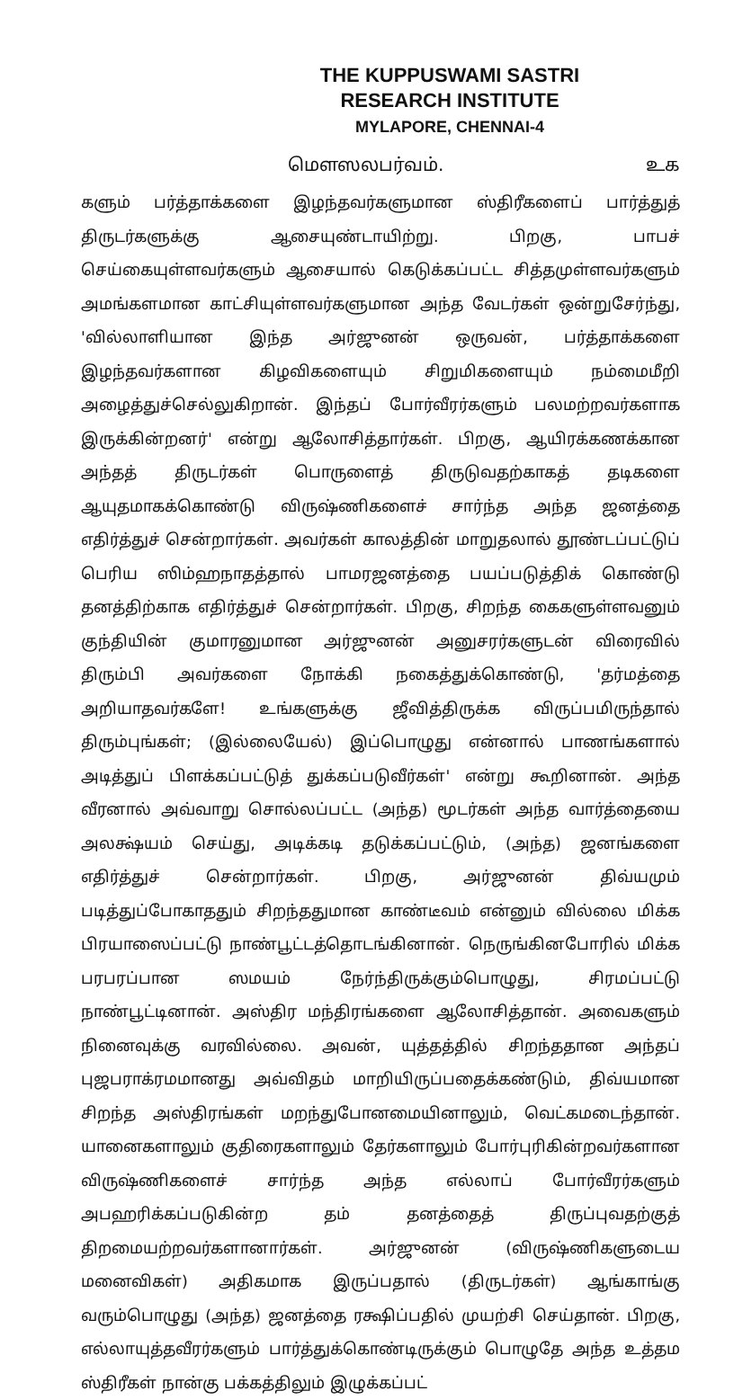THE KUPPUSWAMI SASTRI
RESEARCH INSTITUTE
MYLAPORE, CHENNAI-4
மௌஸலபர்வம். உக
களும் பர்த்தாக்களை இழந்தவர்களுமான ஸ்திரீகளைப் பார்த்துத் திருடர்களுக்கு ஆசையுண்டாயிற்று. பிறகு, பாபச் செய்கையுள்ளவர்களும் ஆசையால் கெடுக்கப்பட்ட சித்தமுள்ளவர்களும் அமங்களமான காட்சியுள்ளவர்களுமான அந்த வேடர்கள் ஒன்றுசேர்ந்து, 'வில்லாளியான இந்த அர்ஜுனன் ஒருவன், பர்த்தாக்களை இழந்தவர்களான கிழவிகளையும் சிறுமிகளையும் நம்மைமீறி அழைத்துச்செல்லுகிறான். இந்தப் போர்வீரர்களும் பலமற்றவர்களாக இருக்கின்றனர்' என்று ஆலோசித்தார்கள். பிறகு, ஆயிரக்கணக்கான அந்தத் திருடர்கள் பொருளைத் திருடுவதற்காகத் தடிகளை ஆயுதமாகக்கொண்டு விருஷ்ணிகளைச் சார்ந்த அந்த ஜனத்தை எதிர்த்துச் சென்றார்கள். அவர்கள் காலத்தின் மாறுதலால் தூண்டப்பட்டுப் பெரிய ஸிம்ஹநாதத்தால் பாமரஜனத்தை பயப்படுத்திக் கொண்டு தனத்திற்காக எதிர்த்துச் சென்றார்கள். பிறகு, சிறந்த கைகளுள்ளவனும் குந்தியின் குமாரனுமான அர்ஜுனன் அனுசரர்களுடன் விரைவில் திரும்பி அவர்களை நோக்கி நகைத்துக்கொண்டு, 'தர்மத்தை அறியாதவர்களே! உங்களுக்கு ஜீவித்திருக்க விருப்பமிருந்தால் திரும்புங்கள்; (இல்லையேல்) இப்பொழுது என்னால் பாணங்களால் அடித்துப் பிளக்கப்பட்டுத் துக்கப்படுவீர்கள்' என்று கூறினான். அந்த வீரனால் அவ்வாறு சொல்லப்பட்ட (அந்த) மூடர்கள் அந்த வார்த்தையை அலக்ஷ்யம் செய்து, அடிக்கடி தடுக்கப்பட்டும், (அந்த) ஜனங்களை எதிர்த்துச் சென்றார்கள். பிறகு, அர்ஜுனன் திவ்யமும் படித்துப்போகாததும் சிறந்ததுமான காண்டீவம் என்னும் வில்லை மிக்க பிரயாஸைப்பட்டு நாண்பூட்டத்தொடங்கினான். நெருங்கினபோரில் மிக்க பரபரப்பான ஸமயம் நேர்ந்திருக்கும்பொழுது, சிரமப்பட்டு நாண்பூட்டினான். அஸ்திர மந்திரங்களை ஆலோசித்தான். அவைகளும் நினைவுக்கு வரவில்லை. அவன், யுத்தத்தில் சிறந்ததான அந்தப் புஜபராக்ரமமானது அவ்விதம் மாறியிருப்பதைக்கண்டும், திவ்யமான சிறந்த அஸ்திரங்கள் மறந்துபோனமையினாலும், வெட்கமடைந்தான். யானைகளாலும் குதிரைகளாலும் தேர்களாலும் போர்புரிகின்றவர்களான விருஷ்ணிகளைச் சார்ந்த அந்த எல்லாப் போர்வீரர்களும் அபஹரிக்கப்படுகின்ற தம் தனத்தைத் திருப்புவதற்குத் திறமையற்றவர்களானார்கள். அர்ஜுனன் (விருஷ்ணிகளுடைய மனைவிகள்) அதிகமாக இருப்பதால் (திருடர்கள்) ஆங்காங்கு வரும்பொழுது (அந்த) ஜனத்தை ரக்ஷிப்பதில் முயற்சி செய்தான். பிறகு, எல்லாயுத்தவீரர்களும் பார்த்துக்கொண்டிருக்கும் பொழுதே அந்த உத்தம ஸ்திரீகள் நான்கு பக்கத்திலும் இழுக்கப்பட்